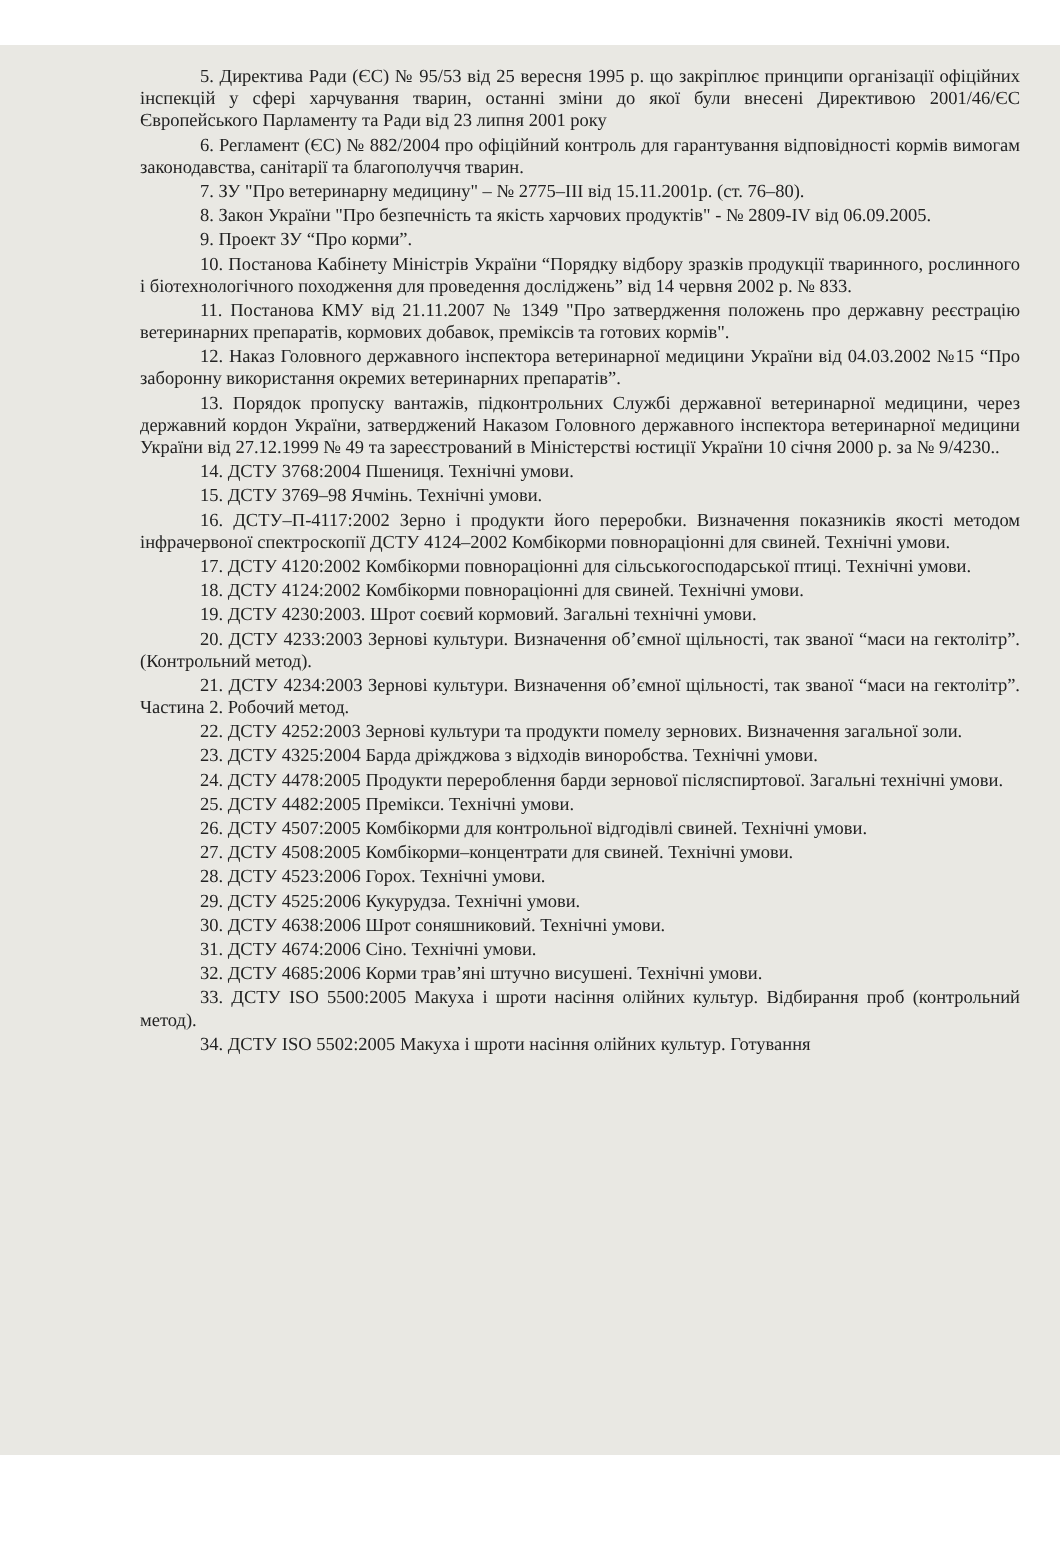5. Директива Ради (ЄС) № 95/53 від 25 вересня 1995 р. що закріплює принципи організації офіційних інспекцій у сфері харчування тварин, останні зміни до якої були внесені Директивою 2001/46/ЄС Європейського Парламенту та Ради від 23 липня 2001 року
6. Регламент (ЄС) № 882/2004 про офіційний контроль для гарантування відповідності кормів вимогам законодавства, санітарії та благополуччя тварин.
7. ЗУ "Про ветеринарну медицину" – № 2775–III від 15.11.2001р. (ст. 76–80).
8. Закон України "Про безпечність та якість харчових продуктів" - № 2809-IV від 06.09.2005.
9. Проект ЗУ “Про корми”.
10. Постанова Кабінету Міністрів України “Порядку відбору зразків продукції тваринного, рослинного і біотехнологічного походження для проведення досліджень” від 14 червня 2002 р. № 833.
11. Постанова КМУ від 21.11.2007 № 1349 "Про затвердження положень про державну реєстрацію ветеринарних препаратів, кормових добавок, преміксів та готових кормів".
12. Наказ Головного державного інспектора ветеринарної медицини України від 04.03.2002 №15 “Про заборонну використання окремих ветеринарних препаратів”.
13. Порядок пропуску вантажів, підконтрольних Службі державної ветеринарної медицини, через державний кордон України, затверджений Наказом Головного державного інспектора ветеринарної медицини України від 27.12.1999 № 49 та зареєстрований в Міністерстві юстиції України 10 січня 2000 р. за № 9/4230..
14. ДСТУ 3768:2004 Пшениця. Технічні умови.
15. ДСТУ 3769–98 Ячмінь. Технічні умови.
16. ДСТУ–П-4117:2002 Зерно і продукти його переробки. Визначення показників якості методом інфрачервоної спектроскопії ДСТУ 4124–2002 Комбікорми повнораціонні для свиней. Технічні умови.
17. ДСТУ 4120:2002 Комбікорми повнораціонні для сільськогосподарської птиці. Технічні умови.
18. ДСТУ 4124:2002 Комбікорми повнораціонні для свиней. Технічні умови.
19. ДСТУ 4230:2003. Шрот соєвий кормовий. Загальні технічні умови.
20. ДСТУ 4233:2003 Зернові культури. Визначення об’ємної щільності, так званої “маси на гектолітр”. (Контрольний метод).
21. ДСТУ 4234:2003 Зернові культури. Визначення об’ємної щільності, так званої “маси на гектолітр”. Частина 2. Робочий метод.
22. ДСТУ 4252:2003 Зернові культури та продукти помелу зернових. Визначення загальної золи.
23. ДСТУ 4325:2004 Барда дріжджова з відходів виноробства. Технічні умови.
24. ДСТУ 4478:2005 Продукти перероблення барди зернової післяспиртової. Загальні технічні умови.
25. ДСТУ 4482:2005 Премікси. Технічні умови.
26. ДСТУ 4507:2005 Комбікорми для контрольної відгодівлі свиней. Технічні умови.
27. ДСТУ 4508:2005 Комбікорми–концентрати для свиней. Технічні умови.
28. ДСТУ 4523:2006 Горох. Технічні умови.
29. ДСТУ 4525:2006 Кукурудза. Технічні умови.
30. ДСТУ 4638:2006 Шрот соняшниковий. Технічні умови.
31. ДСТУ 4674:2006 Сіно. Технічні умови.
32. ДСТУ 4685:2006 Корми трав’яні штучно висушені. Технічні умови.
33. ДСТУ ISO 5500:2005 Макуха і шроти насіння олійних культур. Відбирання проб (контрольний метод).
34. ДСТУ ISO 5502:2005 Макуха і шроти насіння олійних культур. Готування